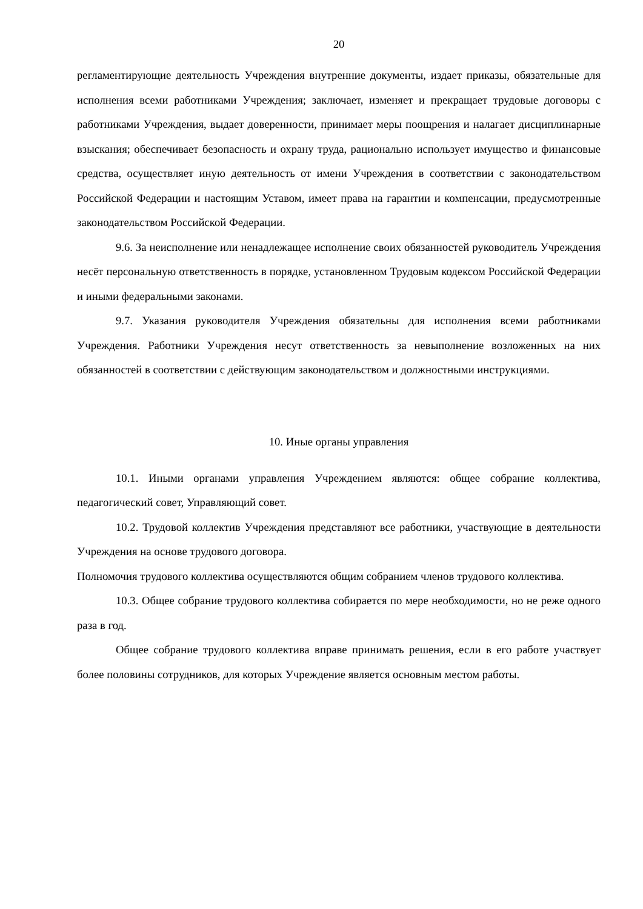20
регламентирующие деятельность Учреждения внутренние документы, издает приказы, обязательные для исполнения всеми работниками Учреждения; заключает, изменяет и прекращает трудовые договоры с работниками Учреждения, выдает доверенности, принимает меры поощрения и налагает дисциплинарные взыскания; обеспечивает безопасность и охрану труда, рационально использует имущество и финансовые средства, осуществляет иную деятельность от имени Учреждения в соответствии с законодательством Российской Федерации и настоящим Уставом, имеет права на гарантии и компенсации, предусмотренные законодательством Российской Федерации.
9.6. За неисполнение или ненадлежащее исполнение своих обязанностей руководитель Учреждения несёт персональную ответственность в порядке, установленном Трудовым кодексом Российской Федерации и иными федеральными законами.
9.7. Указания руководителя Учреждения обязательны для исполнения всеми работниками Учреждения. Работники Учреждения несут ответственность за невыполнение возложенных на них обязанностей в соответствии с действующим законодательством и должностными инструкциями.
10. Иные органы управления
10.1. Иными органами управления Учреждением являются: общее собрание коллектива, педагогический совет, Управляющий совет.
10.2. Трудовой коллектив Учреждения представляют все работники, участвующие в деятельности Учреждения на основе трудового договора.
Полномочия трудового коллектива осуществляются общим собранием членов трудового коллектива.
10.3. Общее собрание трудового коллектива собирается по мере необходимости, но не реже одного раза в год.
Общее собрание трудового коллектива вправе принимать решения, если в его работе участвует более половины сотрудников, для которых Учреждение является основным местом работы.